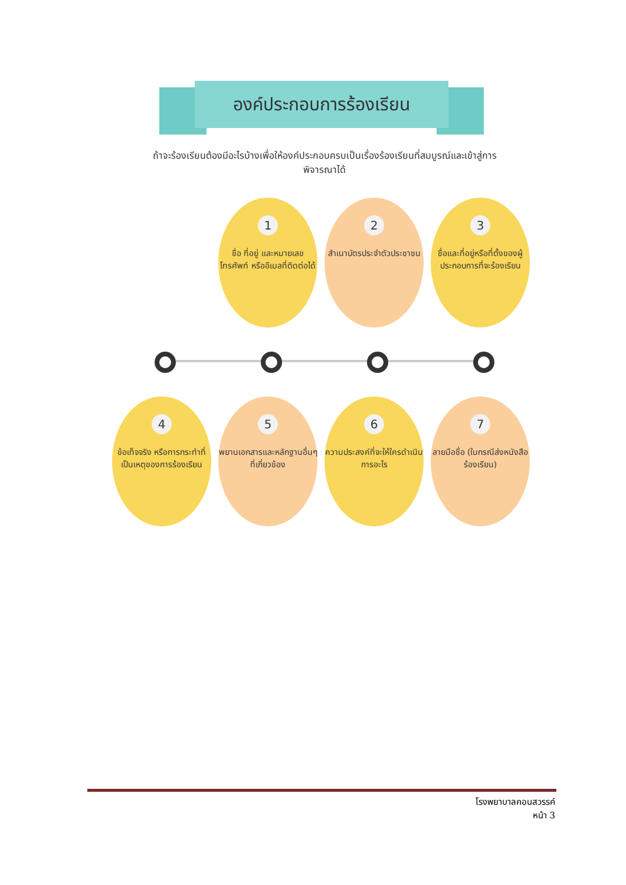องค์ประกอบการร้องเรียน
ถ้าจะร้องเรียนต้องมีอะไรบ้างเพื่อให้องค์ประกอบครบเป็นเรื่องร้องเรียนที่สมบูรณ์และเข้าสู่การพิจารณาได้
1
ชื่อ ที่อยู่ และหมายเลขโทรศัพท์ หรืออีเมลที่ติดต่อได้
2
สำเนาบัตรประจำตัวประชาชน
3
ชื่อและที่อยู่หรือที่ตั้งของผู้ประกอบการที่จะร้องเรียน
4
ข้อเท็จจริง หรือการกระทำที่เป็นเหตุของการร้องเรียน
5
พยานเอกสารและหลักฐานอื่นๆที่เกี่ยวข้อง
6
ความประสงค์ที่จะให้ใครดำเนินการอะไร
7
ลายมือชื่อ (ในกรณีส่งหนังสือร้องเรียน)
โรงพยาบาลคอนสวรรค์
หน้า 3